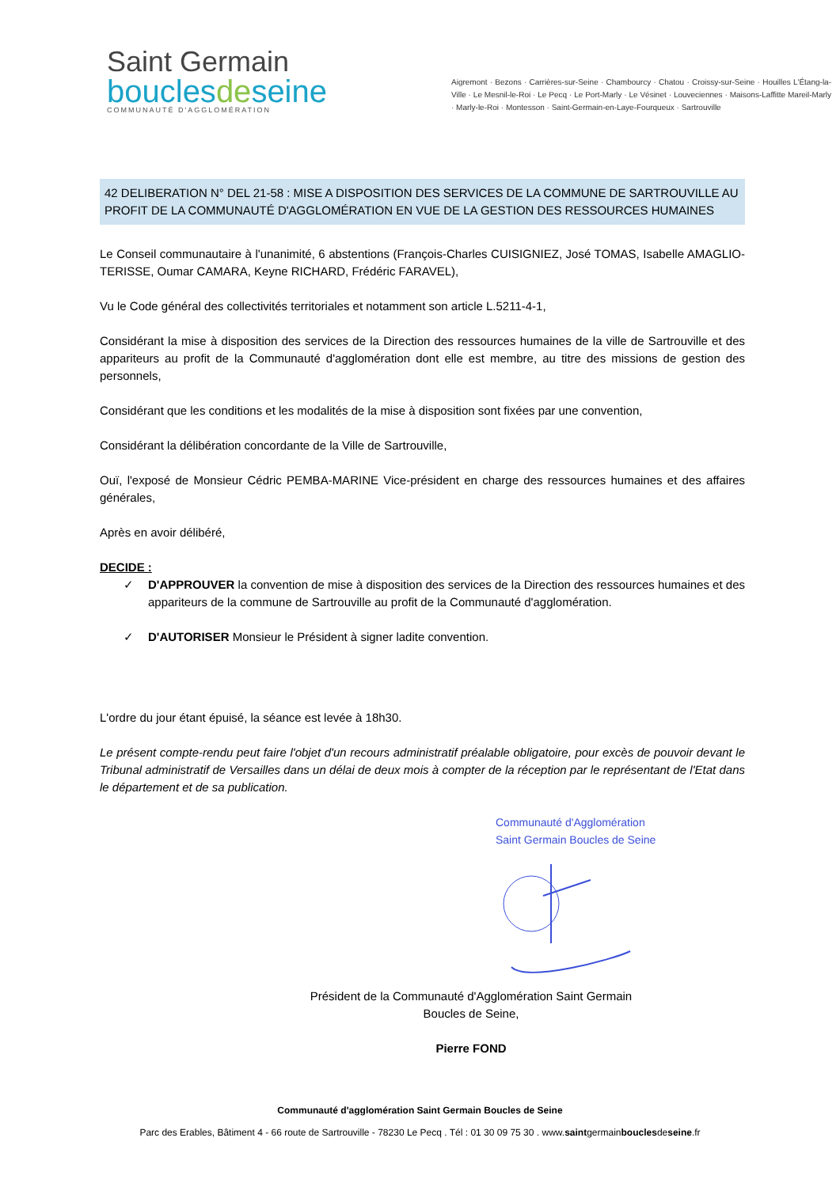Saint Germain
bouclesdeseine
COMMUNAUTÉ D'AGGLOMÉRATION
Aigremont · Bezons · Carrières-sur-Seine · Chambourcy · Chatou · Croissy-sur-Seine · Houilles L'Étang-la-Ville · Le Mesnil-le-Roi · Le Pecq · Le Port-Marly · Le Vésinet · Louveciennes · Maisons-Laffitte Mareil-Marly · Marly-le-Roi · Montesson · Saint-Germain-en-Laye-Fourqueux · Sartrouville
42 DELIBERATION N° DEL 21-58 : MISE A DISPOSITION DES SERVICES DE LA COMMUNE DE SARTROUVILLE AU PROFIT DE LA COMMUNAUTÉ D'AGGLOMÉRATION EN VUE DE LA GESTION DES RESSOURCES HUMAINES
Le Conseil communautaire à l'unanimité, 6 abstentions (François-Charles CUISIGNIEZ, José TOMAS, Isabelle AMAGLIO-TERISSE, Oumar CAMARA, Keyne RICHARD, Frédéric FARAVEL),
Vu le Code général des collectivités territoriales et notamment son article L.5211-4-1,
Considérant la mise à disposition des services de la Direction des ressources humaines de la ville de Sartrouville et des appariteurs au profit de la Communauté d'agglomération dont elle est membre, au titre des missions de gestion des personnels,
Considérant que les conditions et les modalités de la mise à disposition sont fixées par une convention,
Considérant la délibération concordante de la Ville de Sartrouville,
Ouï, l'exposé de Monsieur Cédric PEMBA-MARINE Vice-président en charge des ressources humaines et des affaires générales,
Après en avoir délibéré,
DECIDE :
✓ D'APPROUVER la convention de mise à disposition des services de la Direction des ressources humaines et des appariteurs de la commune de Sartrouville au profit de la Communauté d'agglomération.
✓ D'AUTORISER Monsieur le Président à signer ladite convention.
L'ordre du jour étant épuisé, la séance est levée à 18h30.
Le présent compte-rendu peut faire l'objet d'un recours administratif préalable obligatoire, pour excès de pouvoir devant le Tribunal administratif de Versailles dans un délai de deux mois à compter de la réception par le représentant de l'Etat dans le département et de sa publication.
Communauté d'Agglomération
Saint Germain Boucles de Seine
Président de la Communauté d'Agglomération Saint Germain Boucles de Seine,
Pierre FOND
Communauté d'agglomération Saint Germain Boucles de Seine
Parc des Erables, Bâtiment 4 - 66 route de Sartrouville - 78230 Le Pecq . Tél : 01 30 09 75 30 . www.saintgermainbouclesdeseine.fr